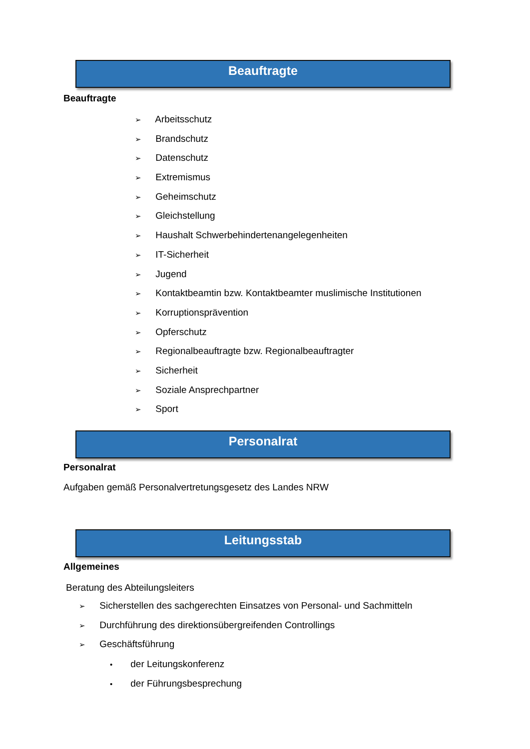Beauftragte
Beauftragte
➢ Arbeitsschutz
➢ Brandschutz
➢ Datenschutz
➢ Extremismus
➢ Geheimschutz
➢ Gleichstellung
➢ Haushalt Schwerbehindertenangelegenheiten
➢ IT-Sicherheit
➢ Jugend
➢ Kontaktbeamtin bzw. Kontaktbeamter muslimische Institutionen
➢ Korruptionsprävention
➢ Opferschutz
➢ Regionalbeauftragte bzw. Regionalbeauftragter
➢ Sicherheit
➢ Soziale Ansprechpartner
➢ Sport
Personalrat
Personalrat
Aufgaben gemäß Personalvertretungsgesetz des Landes NRW
Leitungsstab
Allgemeines
Beratung des Abteilungsleiters
➢ Sicherstellen des sachgerechten Einsatzes von Personal- und Sachmitteln
➢ Durchführung des direktionsübergreifenden Controllings
➢ Geschäftsführung
• der Leitungskonferenz
• der Führungsbesprechung